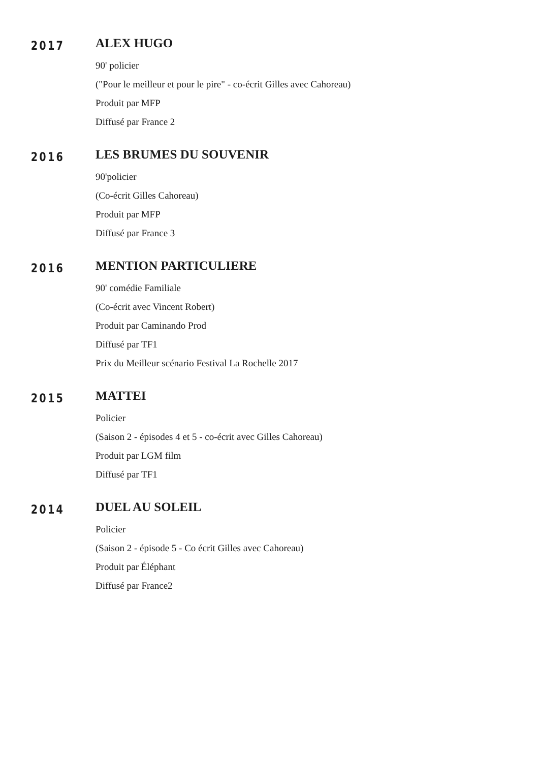2017
ALEX HUGO
90' policier
("Pour le meilleur et pour le pire" - co-écrit Gilles avec Cahoreau)
Produit par MFP
Diffusé par France 2
2016
LES BRUMES DU SOUVENIR
90'policier
(Co-écrit Gilles Cahoreau)
Produit par MFP
Diffusé par France 3
2016
MENTION PARTICULIERE
90' comédie Familiale
(Co-écrit avec Vincent Robert)
Produit par Caminando Prod
Diffusé par TF1
Prix du Meilleur scénario Festival La Rochelle 2017
2015
MATTEI
Policier
(Saison 2 - épisodes 4 et 5 - co-écrit avec Gilles Cahoreau)
Produit par LGM film
Diffusé par TF1
2014
DUEL AU SOLEIL
Policier
(Saison 2 - épisode 5 - Co écrit Gilles avec Cahoreau)
Produit par Éléphant
Diffusé par France2